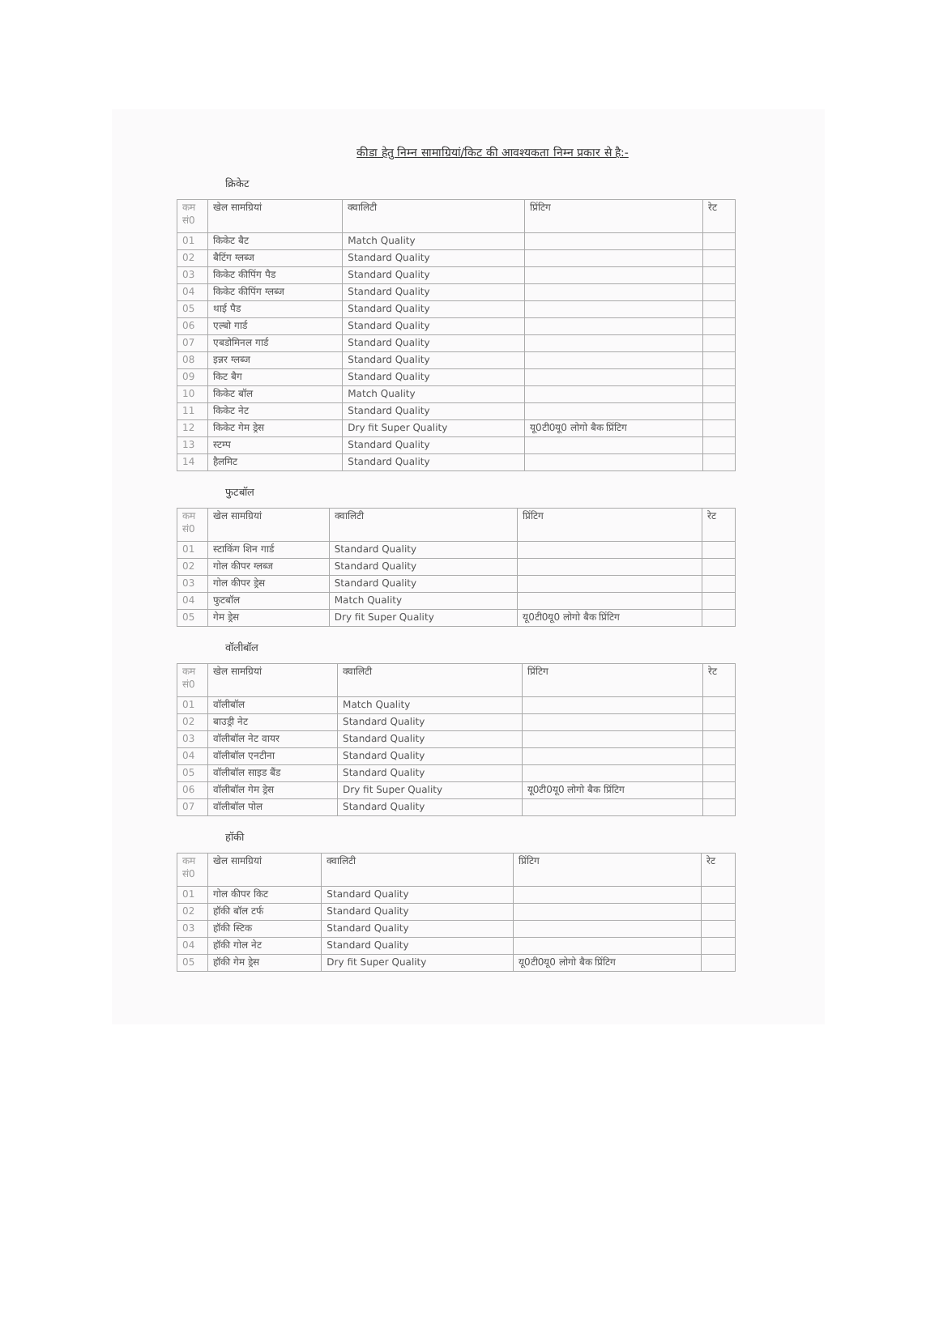कीडा हेतु निम्न सामाग्रियां/किट की आवश्यकता निम्न प्रकार से है:-
क्रिकेट
| कम सं0 | खेल सामग्रियां | क्वालिटी | प्रिंटिग | रेट |
| --- | --- | --- | --- | --- |
| 01 | किकेट बैट | Match Quality | | |
| 02 | बैटिंग ग्लब्ज | Standard Quality | | |
| 03 | किकेट कीपिंग पैड | Standard Quality | | |
| 04 | किकेट कीपिंग ग्लब्ज | Standard Quality | | |
| 05 | थाई पैड | Standard Quality | | |
| 06 | एल्बो गार्ड | Standard Quality | | |
| 07 | एबडोमिनल गार्ड | Standard Quality | | |
| 08 | इन्नर ग्लब्ज | Standard Quality | | |
| 09 | किट बैग | Standard Quality | | |
| 10 | किकेट बॉल | Match Quality | | |
| 11 | किकेट नेट | Standard Quality | | |
| 12 | किकेट गेम ड्रेस | Dry fit Super Quality | यू0टी0यू0 लोगो बैक प्रिंटिग | |
| 13 | स्टम्प | Standard Quality | | |
| 14 | हैलमिट | Standard Quality | | |
फुटबॉल
| कम सं0 | खेल सामग्रियां | क्वालिटी | प्रिंटिग | रेट |
| --- | --- | --- | --- | --- |
| 01 | स्टाकिंग शिन गार्ड | Standard Quality | | |
| 02 | गोल कीपर ग्लब्ज | Standard Quality | | |
| 03 | गोल कीपर ड्रेस | Standard Quality | | |
| 04 | फुटबॉल | Match Quality | | |
| 05 | गेम ड्रेस | Dry fit Super Quality | यू0टी0यू0 लोगो बैक प्रिंटिग | |
वॉलीबॉल
| कम सं0 | खेल सामग्रियां | क्वालिटी | प्रिंटिग | रेट |
| --- | --- | --- | --- | --- |
| 01 | वॉलीबॉल | Match Quality | | |
| 02 | बाउड्री नेट | Standard Quality | | |
| 03 | वॉलीबॉल नेट वायर | Standard Quality | | |
| 04 | वॉलीबॉल एनटीना | Standard Quality | | |
| 05 | वॉलीबॉल साइड बैंड | Standard Quality | | |
| 06 | वॉलीबॉल गेम ड्रेस | Dry fit Super Quality | यू0टी0यू0 लोगो बैक प्रिंटिग | |
| 07 | वॉलीबॉल पोल | Standard Quality | | |
हॉकी
| कम सं0 | खेल सामग्रियां | क्वालिटी | प्रिंटिग | रेट |
| --- | --- | --- | --- | --- |
| 01 | गोल कीपर किट | Standard Quality | | |
| 02 | हॉकी बॉल टर्फ | Standard Quality | | |
| 03 | हॉकी स्टिक | Standard Quality | | |
| 04 | हॉकी गोल नेट | Standard Quality | | |
| 05 | हॉकी गेम ड्रेस | Dry fit Super Quality | यू0टी0यू0 लोगो बैक प्रिंटिग | |